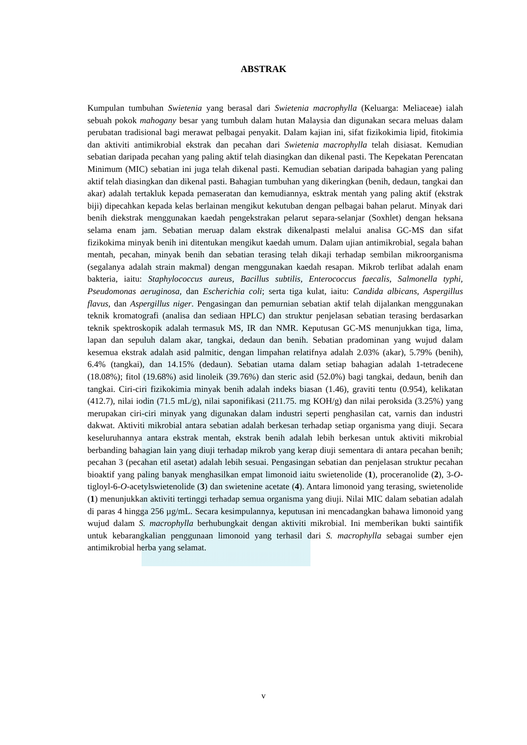ABSTRAK
Kumpulan tumbuhan Swietenia yang berasal dari Swietenia macrophylla (Keluarga: Meliaceae) ialah sebuah pokok mahogany besar yang tumbuh dalam hutan Malaysia dan digunakan secara meluas dalam perubatan tradisional bagi merawat pelbagai penyakit. Dalam kajian ini, sifat fizikokimia lipid, fitokimia dan aktiviti antimikrobial ekstrak dan pecahan dari Swietenia macrophylla telah disiasat. Kemudian sebatian daripada pecahan yang paling aktif telah diasingkan dan dikenal pasti. The Kepekatan Perencatan Minimum (MIC) sebatian ini juga telah dikenal pasti. Kemudian sebatian daripada bahagian yang paling aktif telah diasingkan dan dikenal pasti. Bahagian tumbuhan yang dikeringkan (benih, dedaun, tangkai dan akar) adalah tertakluk kepada pemaseratan dan kemudiannya, esktrak mentah yang paling aktif (ekstrak biji) dipecahkan kepada kelas berlainan mengikut kekutuban dengan pelbagai bahan pelarut. Minyak dari benih diekstrak menggunakan kaedah pengekstrakan pelarut separa-selanjar (Soxhlet) dengan heksana selama enam jam. Sebatian meruap dalam ekstrak dikenalpasti melalui analisa GC-MS dan sifat fizikokima minyak benih ini ditentukan mengikut kaedah umum. Dalam ujian antimikrobial, segala bahan mentah, pecahan, minyak benih dan sebatian terasing telah dikaji terhadap sembilan mikroorganisma (segalanya adalah strain makmal) dengan menggunakan kaedah resapan. Mikrob terlibat adalah enam bakteria, iaitu: Staphylococcus aureus, Bacillus subtilis, Enterococcus faecalis, Salmonella typhi, Pseudomonas aeruginosa, dan Escherichia coli; serta tiga kulat, iaitu: Candida albicans, Aspergillus flavus, dan Aspergillus niger. Pengasingan dan pemurnian sebatian aktif telah dijalankan menggunakan teknik kromatografi (analisa dan sediaan HPLC) dan struktur penjelasan sebatian terasing berdasarkan teknik spektroskopik adalah termasuk MS, IR dan NMR. Keputusan GC-MS menunjukkan tiga, lima, lapan dan sepuluh dalam akar, tangkai, dedaun dan benih. Sebatian pradominan yang wujud dalam kesemua ekstrak adalah asid palmitic, dengan limpahan relatifnya adalah 2.03% (akar), 5.79% (benih), 6.4% (tangkai), dan 14.15% (dedaun). Sebatian utama dalam setiap bahagian adalah 1-tetradecene (18.08%); fitol (19.68%) asid linoleik (39.76%) dan steric asid (52.0%) bagi tangkai, dedaun, benih dan tangkai. Ciri-ciri fizikokimia minyak benih adalah indeks biasan (1.46), graviti tentu (0.954), kelikatan (412.7), nilai iodin (71.5 mL/g), nilai saponifikasi (211.75. mg KOH/g) dan nilai peroksida (3.25%) yang merupakan ciri-ciri minyak yang digunakan dalam industri seperti penghasilan cat, varnis dan industri dakwat. Aktiviti mikrobial antara sebatian adalah berkesan terhadap setiap organisma yang diuji. Secara keseluruhannya antara ekstrak mentah, ekstrak benih adalah lebih berkesan untuk aktiviti mikrobial berbanding bahagian lain yang diuji terhadap mikrob yang kerap diuji sementara di antara pecahan benih; pecahan 3 (pecahan etil asetat) adalah lebih sesuai. Pengasingan sebatian dan penjelasan struktur pecahan bioaktif yang paling banyak menghasilkan empat limonoid iaitu swietenolide (1), proceranolide (2), 3-O-tigloyl-6-O-acetylswietenolide (3) dan swietenine acetate (4). Antara limonoid yang terasing, swietenolide (1) menunjukkan aktiviti tertinggi terhadap semua organisma yang diuji. Nilai MIC dalam sebatian adalah di paras 4 hingga 256 µg/mL. Secara kesimpulannya, keputusan ini mencadangkan bahawa limonoid yang wujud dalam S. macrophylla berhubungkait dengan aktiviti mikrobial. Ini memberikan bukti saintifik untuk kebarangkalian penggunaan limonoid yang terhasil dari S. macrophylla sebagai sumber ejen antimikrobial herba yang selamat.
v